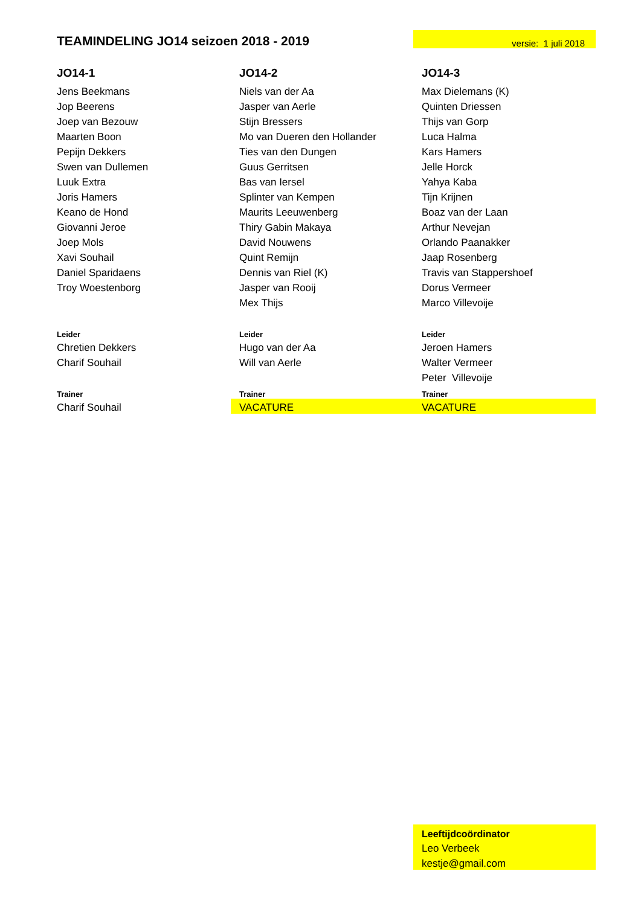| TEAMINDELING JO14 seizoen 2018 - 2019 | | versie: 1 juli 2018 |
| JO14-1 | JO14-2 | JO14-3 |
| Jens Beekmans | Niels van der Aa | Max Dielemans (K) |
| Jop Beerens | Jasper van Aerle | Quinten Driessen |
| Joep van Bezouw | Stijn Bressers | Thijs van Gorp |
| Maarten Boon | Mo van Dueren den Hollander | Luca Halma |
| Pepijn Dekkers | Ties van den Dungen | Kars Hamers |
| Swen van Dullemen | Guus Gerritsen | Jelle Horck |
| Luuk Extra | Bas van Iersel | Yahya Kaba |
| Joris Hamers | Splinter van Kempen | Tijn Krijnen |
| Keano de Hond | Maurits Leeuwenberg | Boaz van der Laan |
| Giovanni Jeroe | Thiry Gabin Makaya | Arthur Nevejan |
| Joep Mols | David Nouwens | Orlando Paanakker |
| Xavi Souhail | Quint Remijn | Jaap Rosenberg |
| Daniel Sparidaens | Dennis van Riel (K) | Travis van Stappershoef |
| Troy Woestenborg | Jasper van Rooij | Dorus Vermeer |
| | Mex Thijs | Marco Villevoije |
| Leider | Leider | Leider |
| Chretien Dekkers | Hugo van der Aa | Jeroen Hamers |
| Charif Souhail | Will van Aerle | Walter Vermeer |
| | | Peter Villevoije |
| Trainer | Trainer | Trainer |
| Charif Souhail | VACATURE | VACATURE |
| | | Leeftijdcoördinator |
| | | Leo Verbeek |
| | | kestje@gmail.com |